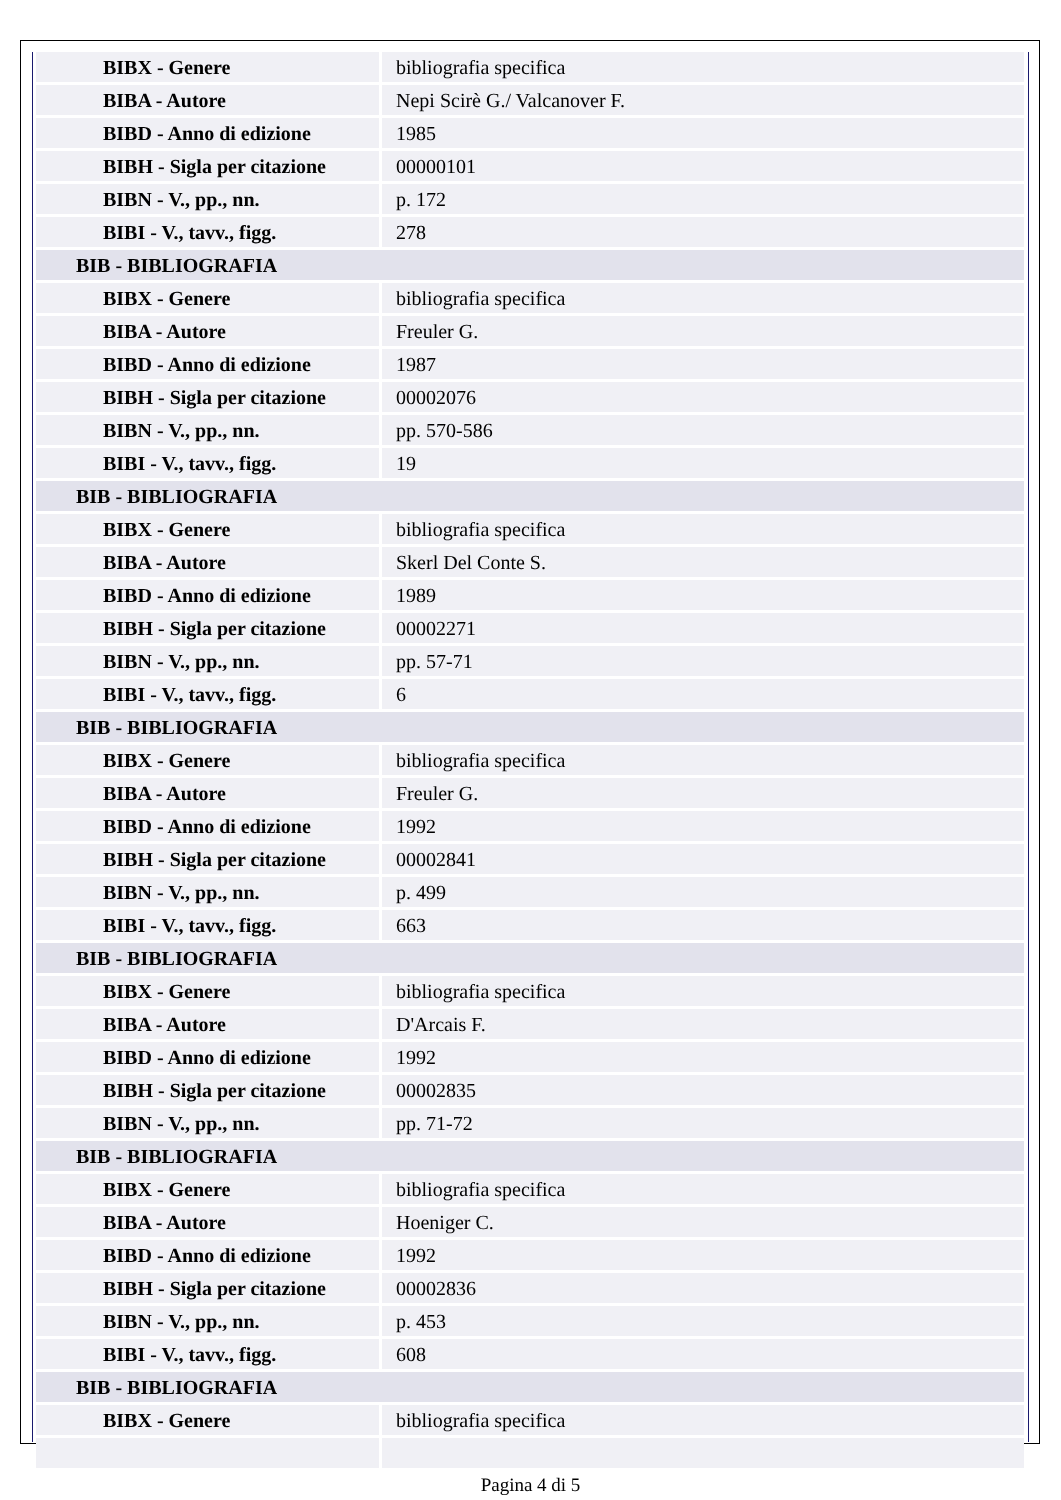| BIBX - Genere | bibliografia specifica |
| BIBA - Autore | Nepi Scirè G./ Valcanover F. |
| BIBD - Anno di edizione | 1985 |
| BIBH - Sigla per citazione | 00000101 |
| BIBN - V., pp., nn. | p. 172 |
| BIBI - V., tavv., figg. | 278 |
| BIB - BIBLIOGRAFIA | |
| BIBX - Genere | bibliografia specifica |
| BIBA - Autore | Freuler G. |
| BIBD - Anno di edizione | 1987 |
| BIBH - Sigla per citazione | 00002076 |
| BIBN - V., pp., nn. | pp. 570-586 |
| BIBI - V., tavv., figg. | 19 |
| BIB - BIBLIOGRAFIA | |
| BIBX - Genere | bibliografia specifica |
| BIBA - Autore | Skerl Del Conte S. |
| BIBD - Anno di edizione | 1989 |
| BIBH - Sigla per citazione | 00002271 |
| BIBN - V., pp., nn. | pp. 57-71 |
| BIBI - V., tavv., figg. | 6 |
| BIB - BIBLIOGRAFIA | |
| BIBX - Genere | bibliografia specifica |
| BIBA - Autore | Freuler G. |
| BIBD - Anno di edizione | 1992 |
| BIBH - Sigla per citazione | 00002841 |
| BIBN - V., pp., nn. | p. 499 |
| BIBI - V., tavv., figg. | 663 |
| BIB - BIBLIOGRAFIA | |
| BIBX - Genere | bibliografia specifica |
| BIBA - Autore | D'Arcais F. |
| BIBD - Anno di edizione | 1992 |
| BIBH - Sigla per citazione | 00002835 |
| BIBN - V., pp., nn. | pp. 71-72 |
| BIB - BIBLIOGRAFIA | |
| BIBX - Genere | bibliografia specifica |
| BIBA - Autore | Hoeniger C. |
| BIBD - Anno di edizione | 1992 |
| BIBH - Sigla per citazione | 00002836 |
| BIBN - V., pp., nn. | p. 453 |
| BIBI - V., tavv., figg. | 608 |
| BIB - BIBLIOGRAFIA | |
| BIBX - Genere | bibliografia specifica |
Pagina 4 di 5